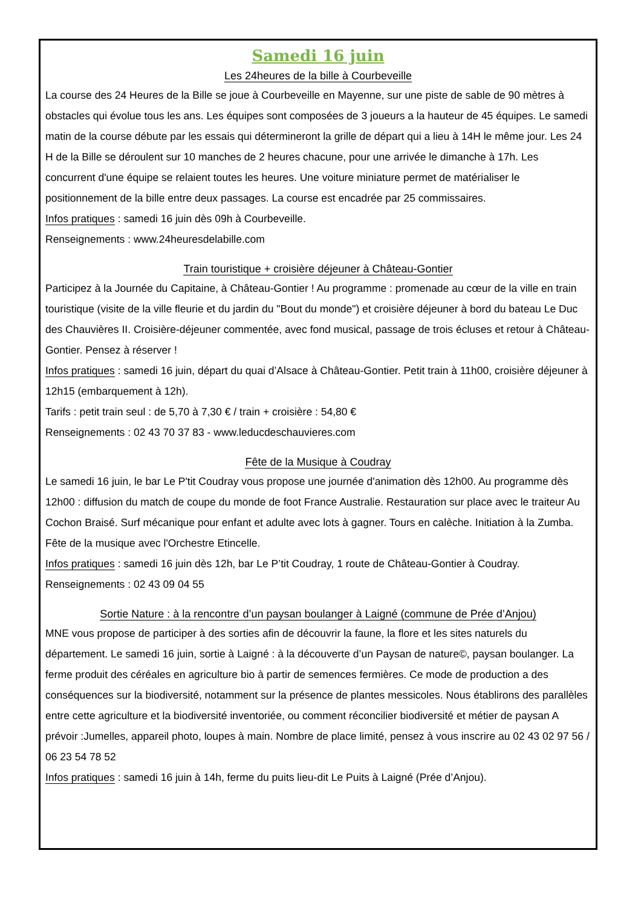Samedi 16 juin
Les 24heures de la bille à Courbeveille
La course des 24 Heures de la Bille se joue à Courbeveille en Mayenne, sur une piste de sable de 90 mètres à obstacles qui évolue tous les ans. Les équipes sont composées de 3 joueurs a la hauteur de 45 équipes. Le samedi matin de la course débute par les essais qui détermineront la grille de départ qui a lieu à 14H le même jour. Les 24 H de la Bille se déroulent sur 10 manches de 2 heures chacune, pour une arrivée le dimanche à 17h. Les concurrent d'une équipe se relaient toutes les heures. Une voiture miniature permet de matérialiser le positionnement de la bille entre deux passages. La course est encadrée par 25 commissaires.
Infos pratiques : samedi 16 juin dès 09h à Courbeveille.
Renseignements : www.24heuresdelabille.com
Train touristique + croisière déjeuner à Château-Gontier
Participez à la Journée du Capitaine, à Château-Gontier ! Au programme : promenade au cœur de la ville en train touristique (visite de la ville fleurie et du jardin du "Bout du monde") et croisière déjeuner à bord du bateau Le Duc des Chauvières II. Croisière-déjeuner commentée, avec fond musical, passage de trois écluses et retour à Château-Gontier. Pensez à réserver !
Infos pratiques : samedi 16 juin, départ du quai d’Alsace à Château-Gontier. Petit train à 11h00, croisière déjeuner à 12h15 (embarquement à 12h).
Tarifs : petit train seul : de 5,70 à 7,30 € / train + croisière : 54,80 €
Renseignements : 02 43 70 37 83 - www.leducdeschauvieres.com
Fête de la Musique à Coudray
Le samedi 16 juin, le bar Le P'tit Coudray vous propose une journée d'animation dès 12h00. Au programme dès 12h00 : diffusion du match de coupe du monde de foot France Australie. Restauration sur place avec le traiteur Au Cochon Braisé. Surf mécanique pour enfant et adulte avec lots à gagner. Tours en calèche. Initiation à la Zumba. Fête de la musique avec l'Orchestre Etincelle.
Infos pratiques : samedi 16 juin dès 12h, bar Le P’tit Coudray, 1 route de Château-Gontier à Coudray.
Renseignements : 02 43 09 04 55
Sortie Nature : à la rencontre d’un paysan boulanger à Laigné (commune de Prée d’Anjou)
MNE vous propose de participer à des sorties afin de découvrir la faune, la flore et les sites naturels du département. Le samedi 16 juin, sortie à Laigné : à la découverte d’un Paysan de nature©, paysan boulanger. La ferme produit des céréales en agriculture bio à partir de semences fermières. Ce mode de production a des conséquences sur la biodiversité, notamment sur la présence de plantes messicoles. Nous établirons des parallèles entre cette agriculture et la biodiversité inventoriée, ou comment réconcilier biodiversité et métier de paysan A prévoir :Jumelles, appareil photo, loupes à main. Nombre de place limité, pensez à vous inscrire au 02 43 02 97 56 / 06 23 54 78 52
Infos pratiques : samedi 16 juin à 14h, ferme du puits lieu-dit Le Puits à Laigné (Prée d’Anjou).